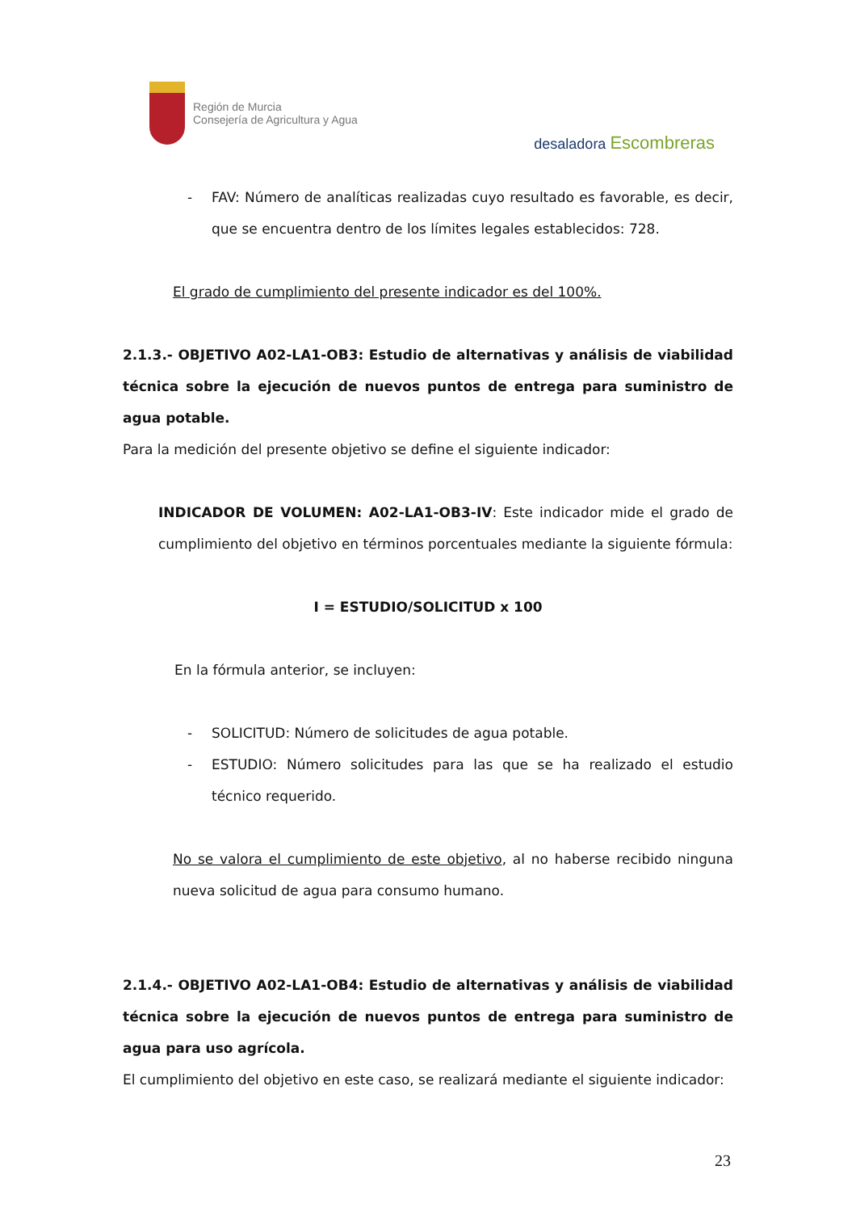Región de Murcia
Consejería de Agricultura y Agua
desaladora Escombreras
- FAV: Número de analíticas realizadas cuyo resultado es favorable, es decir, que se encuentra dentro de los límites legales establecidos: 728.
El grado de cumplimiento del presente indicador es del 100%.
2.1.3.- OBJETIVO A02-LA1-OB3: Estudio de alternativas y análisis de viabilidad técnica sobre la ejecución de nuevos puntos de entrega para suministro de agua potable.
Para la medición del presente objetivo se define el siguiente indicador:
INDICADOR DE VOLUMEN: A02-LA1-OB3-IV: Este indicador mide el grado de cumplimiento del objetivo en términos porcentuales mediante la siguiente fórmula:
I = ESTUDIO/SOLICITUD x 100
En la fórmula anterior, se incluyen:
- SOLICITUD: Número de solicitudes de agua potable.
- ESTUDIO: Número solicitudes para las que se ha realizado el estudio técnico requerido.
No se valora el cumplimiento de este objetivo, al no haberse recibido ninguna nueva solicitud de agua para consumo humano.
2.1.4.- OBJETIVO A02-LA1-OB4: Estudio de alternativas y análisis de viabilidad técnica sobre la ejecución de nuevos puntos de entrega para suministro de agua para uso agrícola.
El cumplimiento del objetivo en este caso, se realizará mediante el siguiente indicador:
23